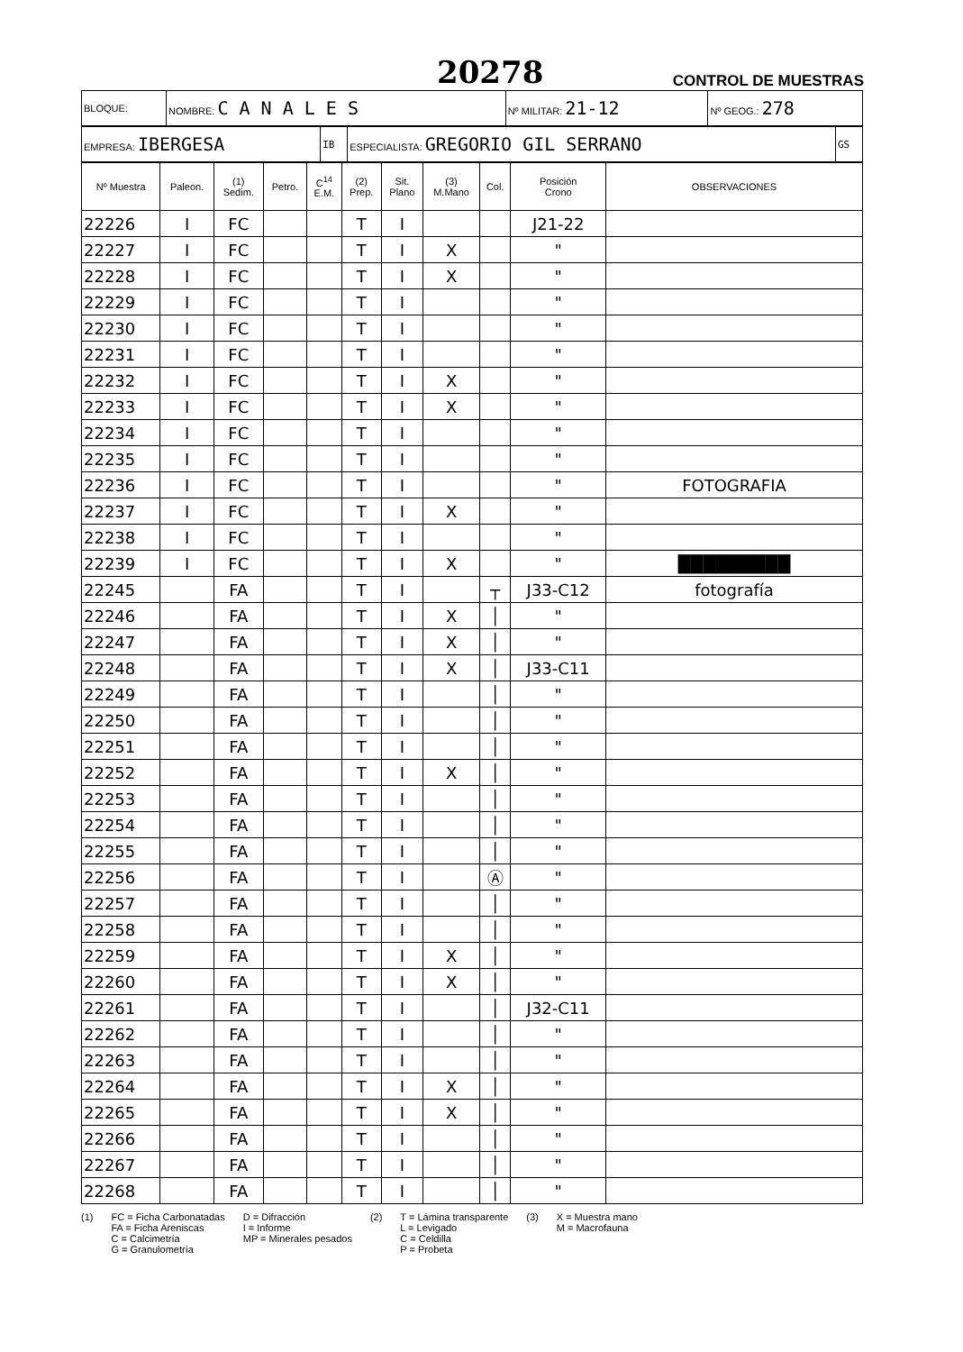20278 CONTROL DE MUESTRAS
| BLOQUE: | NOMBRE: C A N A L E S | Nº MILITAR: 21-12 | Nº GEOG.: 278 |
| EMPRESA: IBERGESA | IB | ESPECIALISTA: GREGORIO GIL SERRANO | GS |
| Nº Muestra | Paleon. | (1) Sedim. | Petro. | C<sup>14</sup> E.M. | (2) Prep. | Sit. Plano | (3) M.Mano | Col. | Posición Crono | OBSERVACIONES |
| --- | --- | --- | --- | --- | --- | --- | --- | --- | --- | --- |
| 22226 | I | FC | | | T | I | | | J21-22 | |
| 22227 | I | FC | | | T | I | X | | " | |
| 22228 | I | FC | | | T | I | X | | " | |
| 22229 | I | FC | | | T | I | | | " | |
| 22230 | I | FC | | | T | I | | | " | |
| 22231 | I | FC | | | T | I | | | " | |
| 22232 | I | FC | | | T | I | X | | " | |
| 22233 | I | FC | | | T | I | X | | " | |
| 22234 | I | FC | | | T | I | | | " | |
| 22235 | I | FC | | | T | I | | | " | |
| 22236 | I | FC | | | T | I | | | " | FOTOGRAFIA |
| 22237 | I | FC | | | T | I | X | | " | |
| 22238 | I | FC | | | T | I | | | " | |
| 22239 | I | FC | | | T | I | X | | " | █████████ |
| 22245 | | FA | | | T | I | | ┬ | J33-C12 | fotografía |
| 22246 | | FA | | | T | I | X | │ | " | |
| 22247 | | FA | | | T | I | X | │ | " | |
| 22248 | | FA | | | T | I | X | │ | J33-C11 | |
| 22249 | | FA | | | T | I | | │ | " | |
| 22250 | | FA | | | T | I | | │ | " | |
| 22251 | | FA | | | T | I | | │ | " | |
| 22252 | | FA | | | T | I | X | │ | " | |
| 22253 | | FA | | | T | I | | │ | " | |
| 22254 | | FA | | | T | I | | │ | " | |
| 22255 | | FA | | | T | I | | │ | " | |
| 22256 | | FA | | | T | I | | Ⓐ | " | |
| 22257 | | FA | | | T | I | | │ | " | |
| 22258 | | FA | | | T | I | | │ | " | |
| 22259 | | FA | | | T | I | X | │ | " | |
| 22260 | | FA | | | T | I | X | │ | " | |
| 22261 | | FA | | | T | I | | │ | J32-C11 | |
| 22262 | | FA | | | T | I | | │ | " | |
| 22263 | | FA | | | T | I | | │ | " | |
| 22264 | | FA | | | T | I | X | │ | " | |
| 22265 | | FA | | | T | I | X | │ | " | |
| 22266 | | FA | | | T | I | | │ | " | |
| 22267 | | FA | | | T | I | | │ | " | |
| 22268 | | FA | | | T | I | | │ | " | |
(1) FC = Ficha Carbonatadas
FA = Ficha Areniscas
C = Calcimetría
G = Granulometría
D = Difracción
I = Informe
MP = Minerales pesados
(2) T = Lámina transparente
L = Levigado
C = Celdilla
P = Probeta
(3) X = Muestra mano
M = Macrofauna